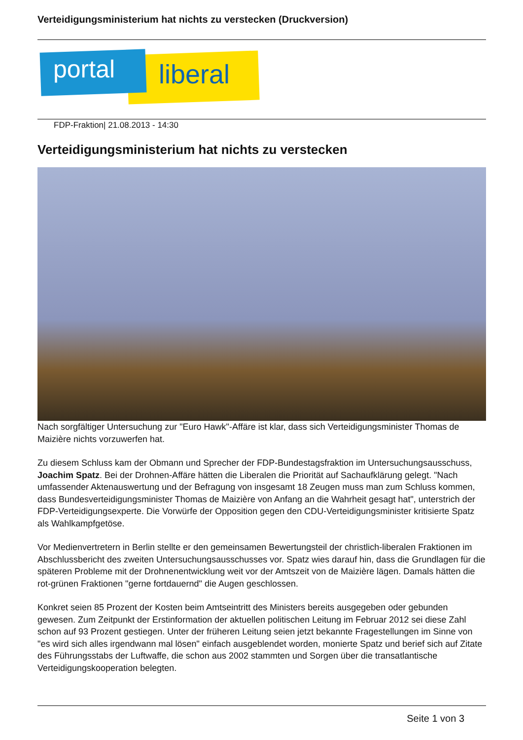Verteidigungsministerium hat nichts zu verstecken (Druckversion)
portal liberal
FDP-Fraktion| 21.08.2013 - 14:30
Verteidigungsministerium hat nichts zu verstecken
Nach sorgfältiger Untersuchung zur "Euro Hawk"-Affäre ist klar, dass sich Verteidigungsminister Thomas de Maizière nichts vorzuwerfen hat.
Zu diesem Schluss kam der Obmann und Sprecher der FDP-Bundestagsfraktion im Untersuchungsausschuss, Joachim Spatz. Bei der Drohnen-Affäre hätten die Liberalen die Priorität auf Sachaufklärung gelegt. "Nach umfassender Aktenauswertung und der Befragung von insgesamt 18 Zeugen muss man zum Schluss kommen, dass Bundesverteidigungsminister Thomas de Maizière von Anfang an die Wahrheit gesagt hat", unterstrich der FDP-Verteidigungsexperte. Die Vorwürfe der Opposition gegen den CDU-Verteidigungsminister kritisierte Spatz als Wahlkampfgetöse.
Vor Medienvertretern in Berlin stellte er den gemeinsamen Bewertungsteil der christlich-liberalen Fraktionen im Abschlussbericht des zweiten Untersuchungsausschusses vor. Spatz wies darauf hin, dass die Grundlagen für die späteren Probleme mit der Drohnenentwicklung weit vor der Amtszeit von de Maizière lägen. Damals hätten die rot-grünen Fraktionen "gerne fortdauernd" die Augen geschlossen.
Konkret seien 85 Prozent der Kosten beim Amtseintritt des Ministers bereits ausgegeben oder gebunden gewesen. Zum Zeitpunkt der Erstinformation der aktuellen politischen Leitung im Februar 2012 sei diese Zahl schon auf 93 Prozent gestiegen. Unter der früheren Leitung seien jetzt bekannte Fragestellungen im Sinne von "es wird sich alles irgendwann mal lösen" einfach ausgeblendet worden, monierte Spatz und berief sich auf Zitate des Führungsstabs der Luftwaffe, die schon aus 2002 stammten und Sorgen über die transatlantische Verteidigungskooperation belegten.
Seite 1 von 3